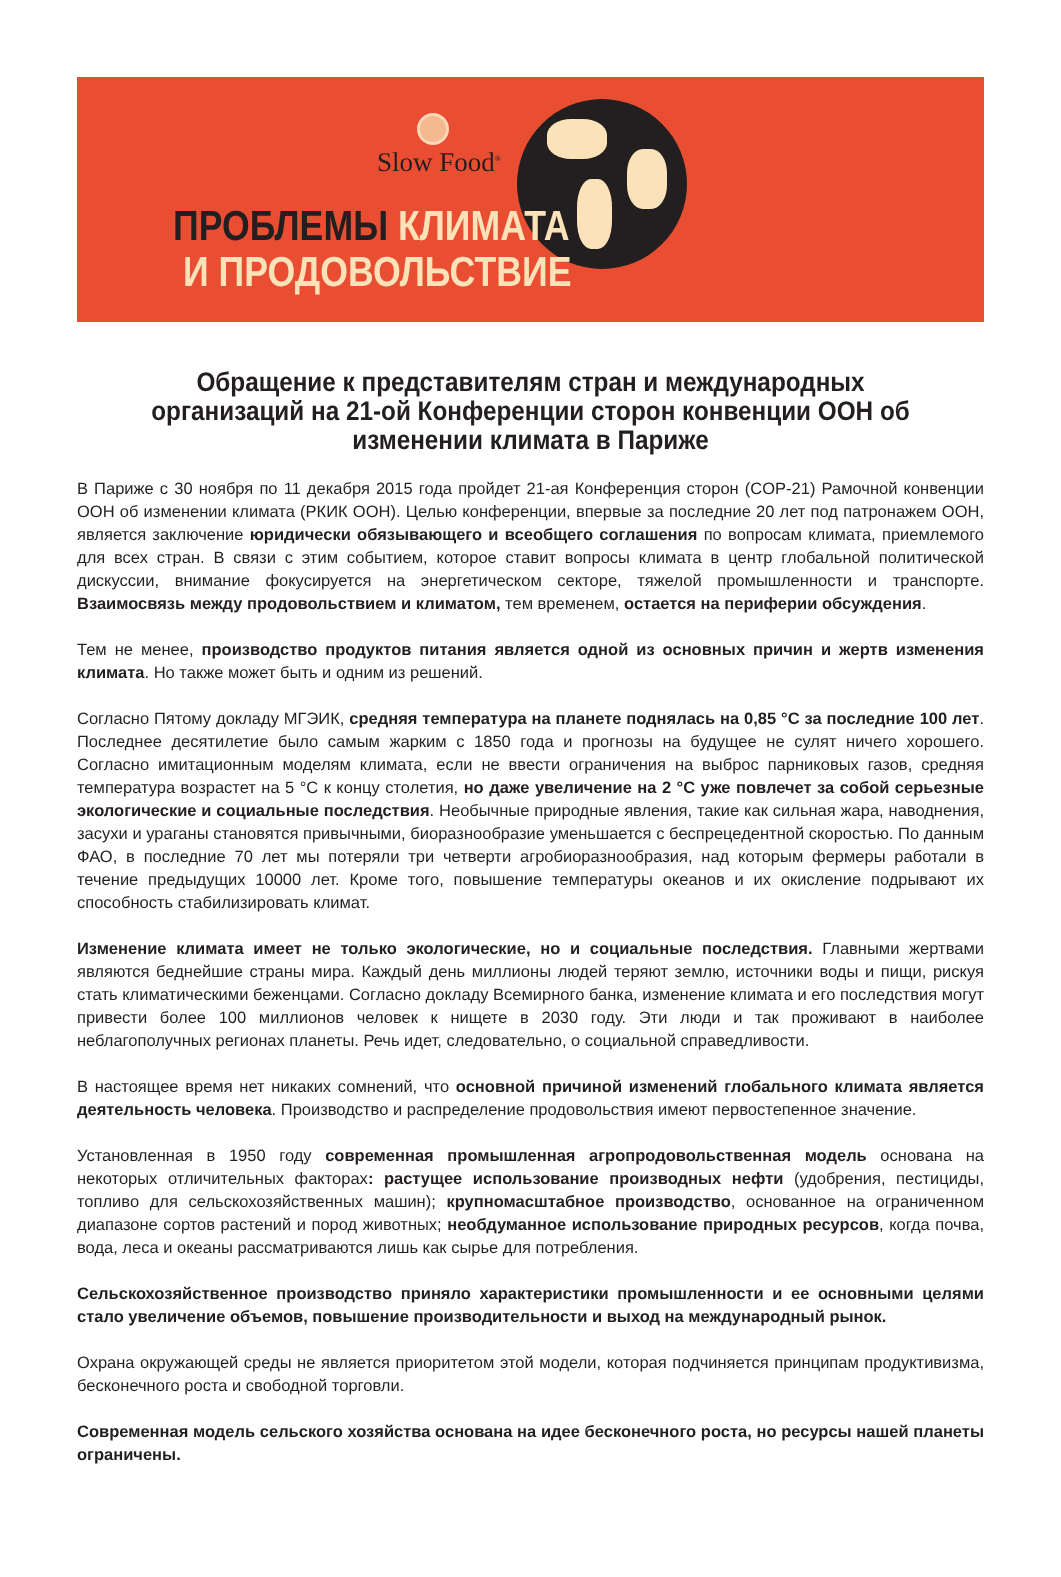Slow Food<sup>®</sup>
ПРОБЛЕМЫ КЛИМАТА
И ПРОДОВОЛЬСТВИЕ
Обращение к представителям стран и международных организаций на 21-ой Конференции сторон конвенции ООН об изменении климата в Париже
В Париже с 30 ноября по 11 декабря 2015 года пройдет 21-ая Конференция сторон (COP-21) Рамочной конвенции ООН об изменении климата (РКИК ООН). Целью конференции, впервые за последние 20 лет под патронажем ООН, является заключение юридически обязывающего и всеобщего соглашения по вопросам климата, приемлемого для всех стран. В связи с этим событием, которое ставит вопросы климата в центр глобальной политической дискуссии, внимание фокусируется на энергетическом секторе, тяжелой промышленности и транспорте. Взаимосвязь между продовольствием и климатом, тем временем, остается на периферии обсуждения.
Тем не менее, производство продуктов питания является одной из основных причин и жертв изменения климата. Но также может быть и одним из решений.
Согласно Пятому докладу МГЭИК, средняя температура на планете поднялась на 0,85 °С за последние 100 лет. Последнее десятилетие было самым жарким с 1850 года и прогнозы на будущее не сулят ничего хорошего. Согласно имитационным моделям климата, если не ввести ограничения на выброс парниковых газов, средняя температура возрастет на 5 °С к концу столетия, но даже увеличение на 2 °С уже повлечет за собой серьезные экологические и социальные последствия. Необычные природные явления, такие как сильная жара, наводнения, засухи и ураганы становятся привычными, биоразнообразие уменьшается с беспрецедентной скоростью. По данным ФАО, в последние 70 лет мы потеряли три четверти агробиоразнообразия, над которым фермеры работали в течение предыдущих 10000 лет. Кроме того, повышение температуры океанов и их окисление подрывают их способность стабилизировать климат.
Изменение климата имеет не только экологические, но и социальные последствия. Главными жертвами являются беднейшие страны мира. Каждый день миллионы людей теряют землю, источники воды и пищи, рискуя стать климатическими беженцами. Согласно докладу Всемирного банка, изменение климата и его последствия могут привести более 100 миллионов человек к нищете в 2030 году. Эти люди и так проживают в наиболее неблагополучных регионах планеты. Речь идет, следовательно, о социальной справедливости.
В настоящее время нет никаких сомнений, что основной причиной изменений глобального климата является деятельность человека. Производство и распределение продовольствия имеют первостепенное значение.
Установленная в 1950 году современная промышленная агропродовольственная модель основана на некоторых отличительных факторах: растущее использование производных нефти (удобрения, пестициды, топливо для сельскохозяйственных машин); крупномасштабное производство, основанное на ограниченном диапазоне сортов растений и пород животных; необдуманное использование природных ресурсов, когда почва, вода, леса и океаны рассматриваются лишь как сырье для потребления.
Сельскохозяйственное производство приняло характеристики промышленности и ее основными целями стало увеличение объемов, повышение производительности и выход на международный рынок.
Охрана окружающей среды не является приоритетом этой модели, которая подчиняется принципам продуктивизма, бесконечного роста и свободной торговли.
Современная модель сельского хозяйства основана на идее бесконечного роста, но ресурсы нашей планеты ограничены.